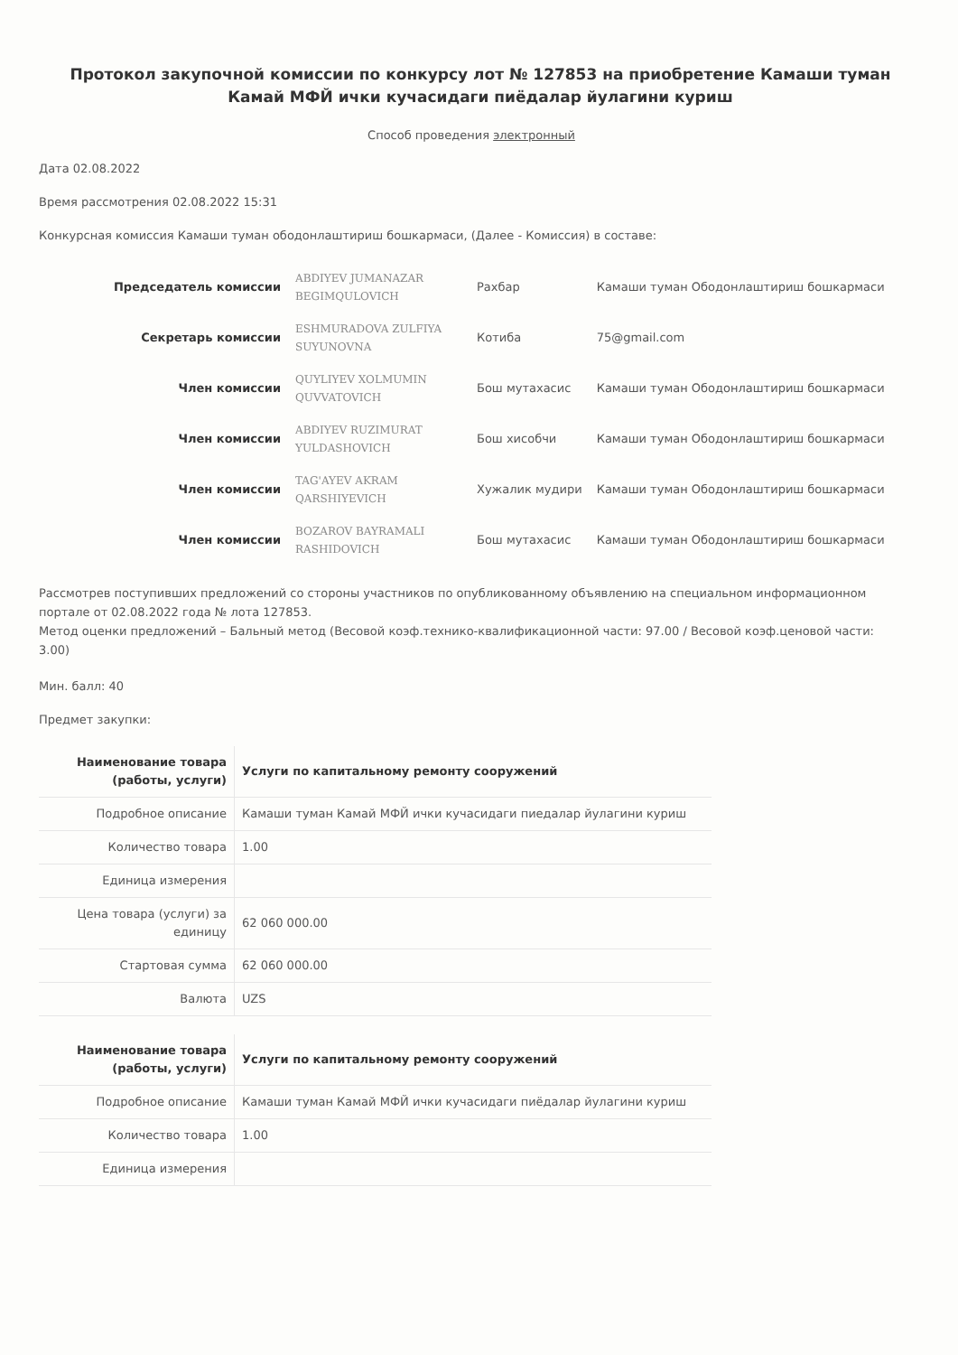Протокол закупочной комиссии по конкурсу лот № 127853 на приобретение Камаши туман Камай МФЙ ички кучасидаги пиёдалар йулагини куриш
Способ проведения электронный
Дата 02.08.2022
Время рассмотрения 02.08.2022 15:31
Конкурсная комиссия Камаши туман ободонлаштириш бошкармаси, (Далее - Комиссия) в составе:
| Председатель комиссии | ABDIYEV JUMANAZAR BEGIMQULOVICH | Рахбар | Камаши туман Ободонлаштириш бошкармаси |
| Секретарь комиссии | ESHMURADOVA ZULFIYA SUYUNOVNA | Котиба | 75@gmail.com |
| Член комиссии | QUYLIYEV XOLMUMIN QUVVATOVICH | Бош мутахасис | Камаши туман Ободонлаштириш бошкармаси |
| Член комиссии | ABDIYEV RUZIMURAT YULDASHOVICH | Бош хисобчи | Камаши туман Ободонлаштириш бошкармаси |
| Член комиссии | TAG'AYEV AKRAM QARSHIYEVICH | Хужалик мудири | Камаши туман Ободонлаштириш бошкармаси |
| Член комиссии | BOZAROV BAYRAMALI RASHIDOVICH | Бош мутахасис | Камаши туман Ободонлаштириш бошкармаси |
Рассмотрев поступивших предложений со стороны участников по опубликованному объявлению на специальном информационном портале от 02.08.2022 года № лота 127853.
Метод оценки предложений – Бальный метод (Весовой коэф.технико-квалификационной части: 97.00 / Весовой коэф.ценовой части: 3.00)
Мин. балл: 40
Предмет закупки:
| Наименование товара (работы, услуги) | Услуги по капитальному ремонту сооружений |
| Подробное описание | Камаши туман Камай МФЙ ички кучасидаги пиедалар йулагини куриш |
| Количество товара | 1.00 |
| Единица измерения | |
| Цена товара (услуги) за единицу | 62 060 000.00 |
| Стартовая сумма | 62 060 000.00 |
| Валюта | UZS |
| Наименование товара (работы, услуги) | Услуги по капитальному ремонту сооружений |
| Подробное описание | Камаши туман Камай МФЙ ички кучасидаги пиёдалар йулагини куриш |
| Количество товара | 1.00 |
| Единица измерения | |